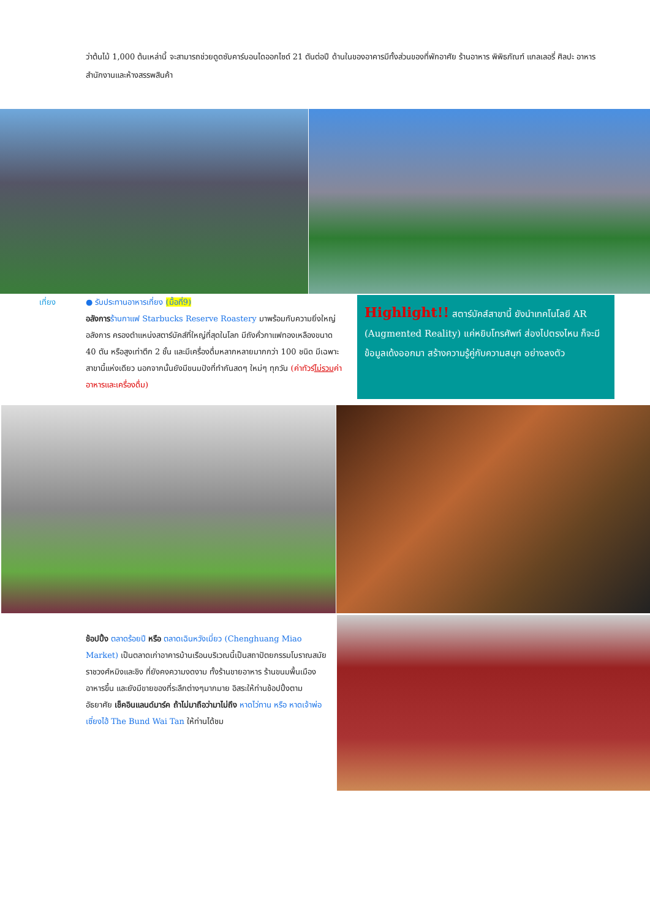ว่าต้นไม้ 1,000 ต้นเหล่านี้ จะสามารถช่วยดูดซับคาร์บอนไดออกไซด์ 21 ตันต่อปี ด้านในของอาคารมีทั้งส่วนของที่พักอาศัย ร้านอาหาร พิพิธภัณฑ์ แกลเลอรี่ ศิลปะ อาหารสำนักงานและห้างสรรพสินค้า
เที่ยง
● รับประทานอาหารเที่ยง (มื้อที่9)
อลังการ ร้านกาแฟ Starbucks Reserve Roastery มาพร้อมกับความยิ่งใหญ่อลังการ ครองตำแหน่งสตาร์บัคส์ที่ใหญ่ที่สุดในโลก มีถังคั่วกาแฟทองเหลืองขนาด 40 ตัน หรือสูงเท่าตึก 2 ชั้น และมีเครื่องดื่มหลากหลายมากกว่า 100 ชนิด มีเฉพาะสาขานี้แห่งเดียว นอกจากนั้นยังมีขนมปังที่ทำกันสดๆ ใหม่ๆ ทุกวัน (ค่าทัวร์ไม่รวมค่าอาหารและเครื่องดื่ม)
Highlight!! สตาร์บัคส์สาขานี้ ยังนำเทคโนโลยี AR (Augmented Reality) แค่หยิบโทรศัพท์ ส่องไปตรงไหน ก็จะมีข้อมูลเด้งออกมา สร้างความรู้คู่กับความสนุก อย่างลงตัว
ช้อปปิ้ง ตลาดร้อยปี หรือ ตลาดเฉินหวังเมี่ยว (Chenghuang Miao Market) เป็นตลาดเก่าอาคารบ้านเรือนบริเวณนี้เป็นสถาปัตยกรรมโบราณสมัยราชวงศ์หมิงและชิง ที่ยังคงความงดงาม ทั้งร้านขายอาหาร ร้านขนมพื้นเมืองอาหารขึ้น และยังมีขายของที่ระลึกต่างๆมากมาย อิสระให้ท่านช้อปปิ้งตามอัธยาศัย เช็คอินแลนด์มาร์ค ถ้าไม่มาถือว่ามาไม่ถึง หาดไว่ทาน หรือ หาดเจ้าพ่อเซี่ยงไฮ้ The Bund Wai Tan ให้ท่านได้ชม